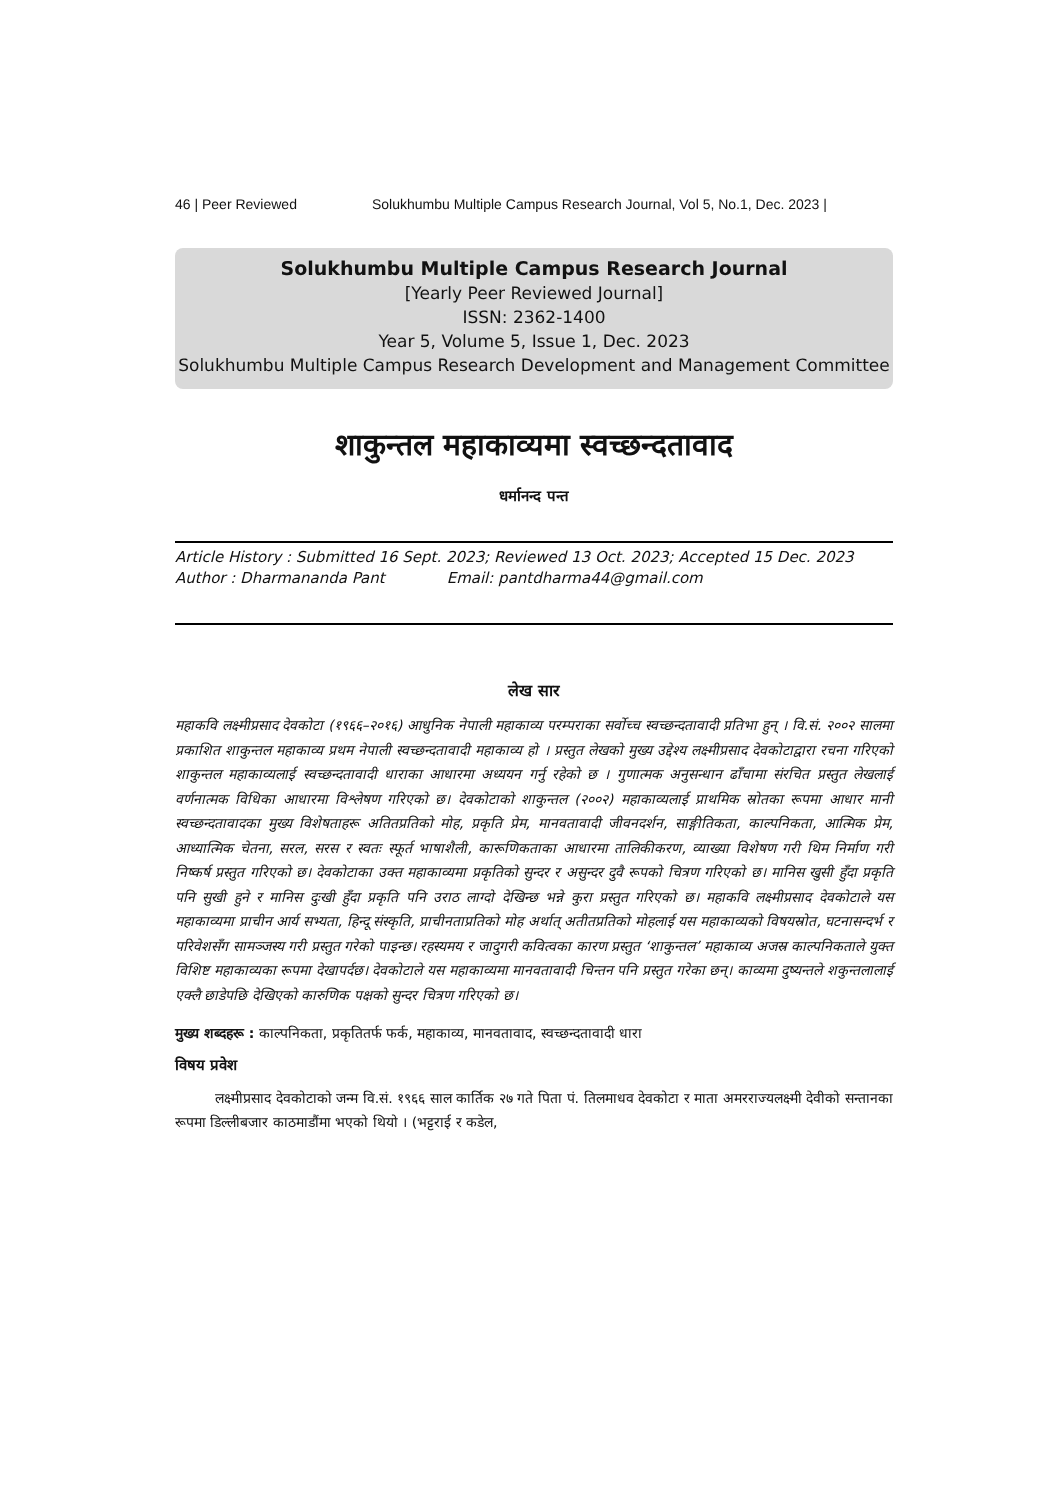46 | Peer Reviewed Solukhumbu Multiple Campus Research Journal, Vol 5, No.1, Dec. 2023 |
Solukhumbu Multiple Campus Research Journal
[Yearly Peer Reviewed Journal]
ISSN: 2362-1400
Year 5, Volume 5, Issue 1, Dec. 2023
Solukhumbu Multiple Campus Research Development and Management Committee
शाकुन्तल महाकाव्यमा स्वच्छन्दतावाद
धर्मानन्द पन्त
Article History : Submitted 16 Sept. 2023; Reviewed 13 Oct. 2023; Accepted 15 Dec. 2023
Author : Dharmananda Pant Email: pantdharma44@gmail.com
लेख सार
महाकवि लक्ष्मीप्रसाद देवकोटा (१९६६–२०१६) आधुनिक नेपाली महाकाव्य परम्पराका सर्वोच्च स्वच्छन्दतावादी प्रतिभा हुन् । वि.सं. २००२ सालमा प्रकाशित शाकुन्तल महाकाव्य प्रथम नेपाली स्वच्छन्दतावादी महाकाव्य हो । प्रस्तुत लेखको मुख्य उद्देश्य लक्ष्मीप्रसाद देवकोटाद्वारा रचना गरिएको शाकुन्तल महाकाव्यलाई स्वच्छन्दतावादी धाराका आधारमा अध्ययन गर्नु रहेको छ । गुणात्मक अनुसन्धान ढाँचामा संरचित प्रस्तुत लेखलाई वर्णनात्मक विधिका आधारमा विश्लेषण गरिएको छ। देवकोटाको शाकुन्तल (२००२) महाकाव्यलाई प्राथमिक स्रोतका रूपमा आधार मानी स्वच्छन्दतावादका मुख्य विशेषताहरू अतितप्रतिको मोह, प्रकृति प्रेम, मानवतावादी जीवनदर्शन, साङ्गीतिकता, काल्पनिकता, आत्मिक प्रेम, आध्यात्मिक चेतना, सरल, सरस र स्वतः स्फूर्त भाषाशैली, कारूणिकताका आधारमा तालिकीकरण, व्याख्या विशेषण गरी थिम निर्माण गरी निष्कर्ष प्रस्तुत गरिएको छ। देवकोटाका उक्त महाकाव्यमा प्रकृतिको सुन्दर र असुन्दर दुवै रूपको चित्रण गरिएको छ। मानिस खुसी हुँदा प्रकृति पनि सुखी हुने र मानिस दुःखी हुँदा प्रकृति पनि उराठ लाग्दो देखिन्छ भन्ने कुरा प्रस्तुत गरिएको छ। महाकवि लक्ष्मीप्रसाद देवकोटाले यस महाकाव्यमा प्राचीन आर्य सभ्यता, हिन्दू संस्कृति, प्राचीनताप्रतिको मोह अर्थात् अतीतप्रतिको मोहलाई यस महाकाव्यको विषयस्रोत, घटनासन्दर्भ र परिवेशसँग सामञ्जस्य गरी प्रस्तुत गरेको पाइन्छ। रहस्यमय र जादुगरी कवित्वका कारण प्रस्तुत ‘शाकुन्तल’ महाकाव्य अजस्र काल्पनिकताले युक्त विशिष्ट महाकाव्यका रूपमा देखापर्दछ। देवकोटाले यस महाकाव्यमा मानवतावादी चिन्तन पनि प्रस्तुत गरेका छन्। काव्यमा दुष्यन्तले शकुन्तलालाई एक्लै छाडेपछि देखिएको कारुणिक पक्षको सुन्दर चित्रण गरिएको छ।
मुख्य शब्दहरू : काल्पनिकता, प्रकृतितर्फ फर्क, महाकाव्य, मानवतावाद, स्वच्छन्दतावादी धारा
विषय प्रवेश
लक्ष्मीप्रसाद देवकोटाको जन्म वि.सं. १९६६ साल कार्तिक २७ गते पिता पं. तिलमाधव देवकोटा र माता अमरराज्यलक्ष्मी देवीको सन्तानका रूपमा डिल्लीबजार काठमाडौंमा भएको थियो । (भट्टराई र कडेल,